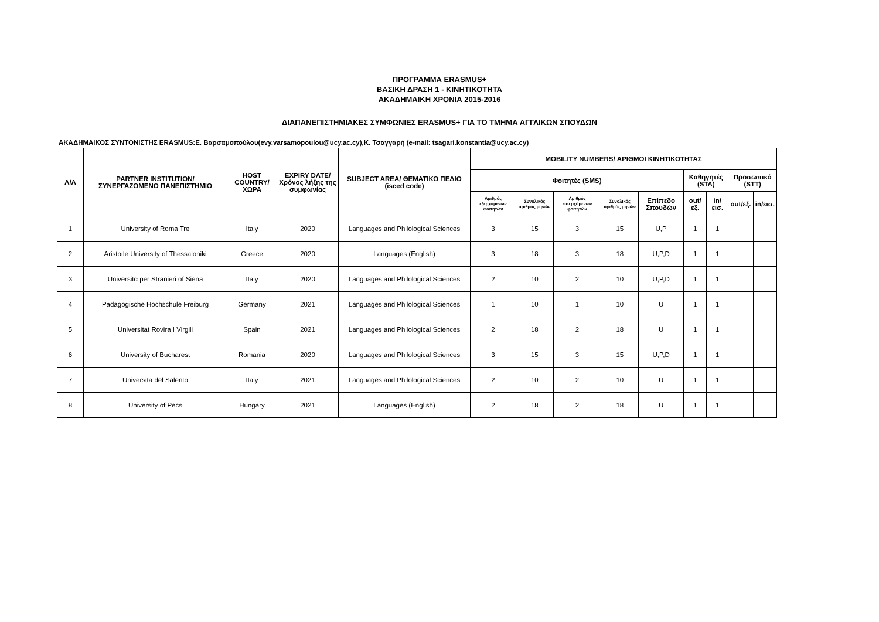ΠΡΟΓΡΑΜΜΑ ERASMUS+
ΒΑΣΙΚΗ ΔΡΑΣΗ 1 - ΚΙΝΗΤΙΚΟΤΗΤΑ
ΑΚΑΔΗΜΑΙΚΗ ΧΡΟΝΙΑ 2015-2016
ΔΙΑΠΑΝΕΠΙΣΤΗΜΙΑΚΕΣ ΣΥΜΦΩΝΙΕΣ ERASMUS+ ΓΙΑ ΤΟ ΤΜΗΜΑ ΑΓΓΛΙΚΩΝ ΣΠΟΥΔΩΝ
ΑΚΑΔΗΜΑΙΚΟΣ ΣΥΝΤΟΝΙΣΤΗΣ ERASMUS:Ε. Βαρσαμοπούλου(evy.varsamopoulou@ucy.ac.cy),Κ. Τσαγγαρή (e-mail: tsagari.konstantia@ucy.ac.cy)
| A/A | PARTNER INSTITUTION/ ΣΥΝΕΡΓΑΖΟΜΕΝΟ ΠΑΝΕΠΙΣΤΗΜΙΟ | HOST COUNTRY/ ΧΩΡΑ | EXPIRY DATE/ Χρόνος λήξης της συμφωνίας | SUBJECT AREA/ ΘΕΜΑΤΙΚΟ ΠΕΔΙΟ (isced code) | MOBILITY NUMBERS/ ΑΡΙΘΜΟΙ ΚΙΝΗΤΙΚΟΤΗΤΑΣ | | | | | | | | |
| --- | --- | --- | --- | --- | --- | --- | --- | --- | --- | --- | --- | --- | --- |
| | | | | | Φοιτητές (SMS) | | | | | Καθηγητές (STA) | | Προσωπικό (STT) | |
| | | | | | Αριθμός εξερχόμενων φοιτητών | Συνολικός αριθμός μηνών | Αριθμός εισερχόμενων φοιτητών | Συνολικός αριθμός μηνών | Επίπεδο Σπουδών | out/εξ. | in/εισ. | out/εξ. | in/εισ. |
| 1 | University of Roma Tre | Italy | 2020 | Languages and Philological Sciences | 3 | 15 | 3 | 15 | U,P | 1 | 1 | | |
| 2 | Aristotle University of Thessaloniki | Greece | 2020 | Languages (English) | 3 | 18 | 3 | 18 | U,P,D | 1 | 1 | | |
| 3 | Universitα per Stranieri of Siena | Italy | 2020 | Languages and Philological Sciences | 2 | 10 | 2 | 10 | U,P,D | 1 | 1 | | |
| 4 | Padagogische Hochschule Freiburg | Germany | 2021 | Languages and Philological Sciences | 1 | 10 | 1 | 10 | U | 1 | 1 | | |
| 5 | Universitat Rovira I Virgili | Spain | 2021 | Languages and Philological Sciences | 2 | 18 | 2 | 18 | U | 1 | 1 | | |
| 6 | University of Bucharest | Romania | 2020 | Languages and Philological Sciences | 3 | 15 | 3 | 15 | U,P,D | 1 | 1 | | |
| 7 | Universita del Salento | Italy | 2021 | Languages and Philological Sciences | 2 | 10 | 2 | 10 | U | 1 | 1 | | |
| 8 | University of Pecs | Hungary | 2021 | Languages (English) | 2 | 18 | 2 | 18 | U | 1 | 1 | | |